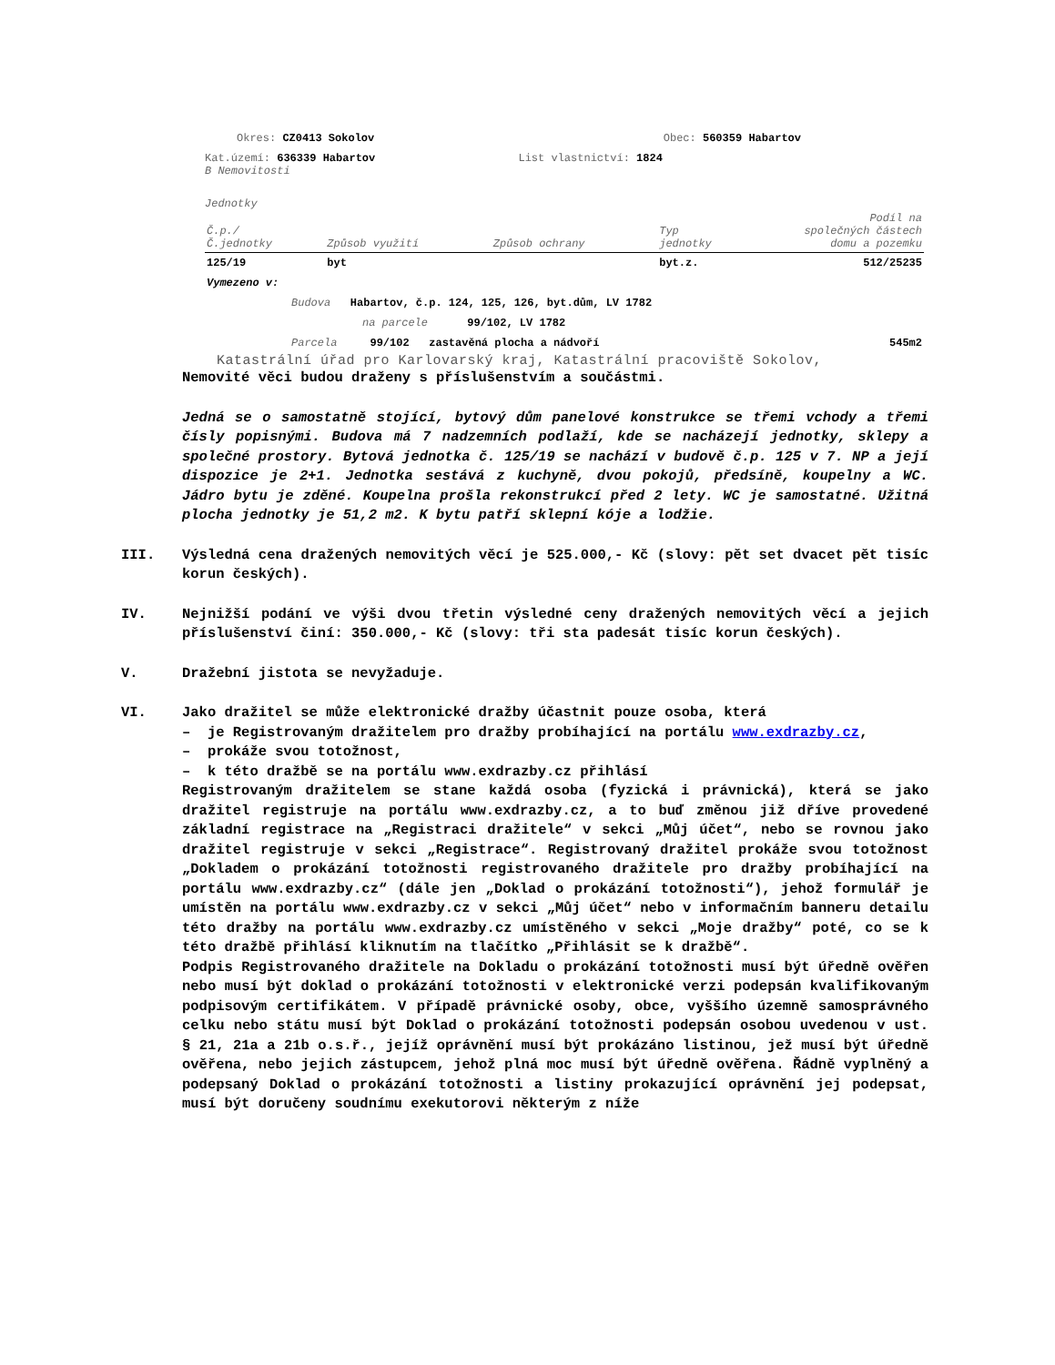Okres: CZ0413 Sokolov Obec: 560359 Habartov
Kat.území: 636339 Habartov List vlastnictví: 1824
B Nemovitosti
Jednotky
| Č.p./ Č.jednotky | Způsob využití | Způsob ochrany | Typ jednotky | Podíl na společných částech domu a pozemku |
| --- | --- | --- | --- | --- |
| 125/19 | byt | | byt.z. | 512/25235 |
| Vymezeno v: | | | | |
| Budova Habartov, č.p. 124, 125, 126, byt.dům, LV 1782 | | | | |
| na parcele 99/102, LV 1782 | | | | |
| Parcela 99/102 zastavěná plocha a nádvoří | | | | 545m2 |
Katastrální úřad pro Karlovarský kraj, Katastrální pracoviště Sokolov,
Nemovité věci budou draženy s příslušenstvím a součástmi.
Jedná se o samostatně stojící, bytový dům panelové konstrukce se třemi vchody a třemi čísly popisnými. Budova má 7 nadzemních podlaží, kde se nacházejí jednotky, sklepy a společné prostory. Bytová jednotka č. 125/19 se nachází v budově č.p. 125 v 7. NP a její dispozice je 2+1. Jednotka sestává z kuchyně, dvou pokojů, předsíně, koupelny a WC. Jádro bytu je zděné. Koupelna prošla rekonstrukcí před 2 lety. WC je samostatné. Užitná plocha jednotky je 51,2 m2. K bytu patří sklepní kóje a lodžie.
III. Výsledná cena dražených nemovitých věcí je 525.000,- Kč (slovy: pět set dvacet pět tisíc korun českých).
IV. Nejnižší podání ve výši dvou třetin výsledné ceny dražených nemovitých věcí a jejich příslušenství činí: 350.000,- Kč (slovy: tři sta padesát tisíc korun českých).
V. Dražební jistota se nevyžaduje.
VI. Jako dražitel se může elektronické dražby účastnit pouze osoba, která
– je Registrovaným dražitelem pro dražby probíhající na portálu www.exdrazby.cz,
– prokáže svou totožnost,
– k této dražbě se na portálu www.exdrazby.cz přihlásí
Registrovaným dražitelem se stane každá osoba (fyzická i právnická), která se jako dražitel registruje na portálu www.exdrazby.cz, a to buď změnou již dříve provedené základní registrace na „Registraci dražitele“ v sekci „Můj účet“, nebo se rovnou jako dražitel registruje v sekci „Registrace“. Registrovaný dražitel prokáže svou totožnost „Dokladem o prokázání totožnosti registrovaného dražitele pro dražby probíhající na portálu www.exdrazby.cz“ (dále jen „Doklad o prokázání totožnosti“), jehož formulář je umístěn na portálu www.exdrazby.cz v sekci „Můj účet“ nebo v informačním banneru detailu této dražby na portálu www.exdrazby.cz umístěného v sekci „Moje dražby“ poté, co se k této dražbě přihlásí kliknutím na tlačítko „Přihlásit se k dražbě“.
Podpis Registrovaného dražitele na Dokladu o prokázání totožnosti musí být úředně ověřen nebo musí být doklad o prokázání totožnosti v elektronické verzi podepsán kvalifikovaným podpisovým certifikátem. V případě právnické osoby, obce, vyššího územně samosprávného celku nebo státu musí být Doklad o prokázání totožnosti podepsán osobou uvedenou v ust. § 21, 21a a 21b o.s.ř., jejíž oprávnění musí být prokázáno listinou, jež musí být úředně ověřena, nebo jejich zástupcem, jehož plná moc musí být úředně ověřena. Řádně vyplněný a podepsaný Doklad o prokázání totožnosti a listiny prokazující oprávnění jej podepsat, musí být doručeny soudnímu exekutorovi některým z níže